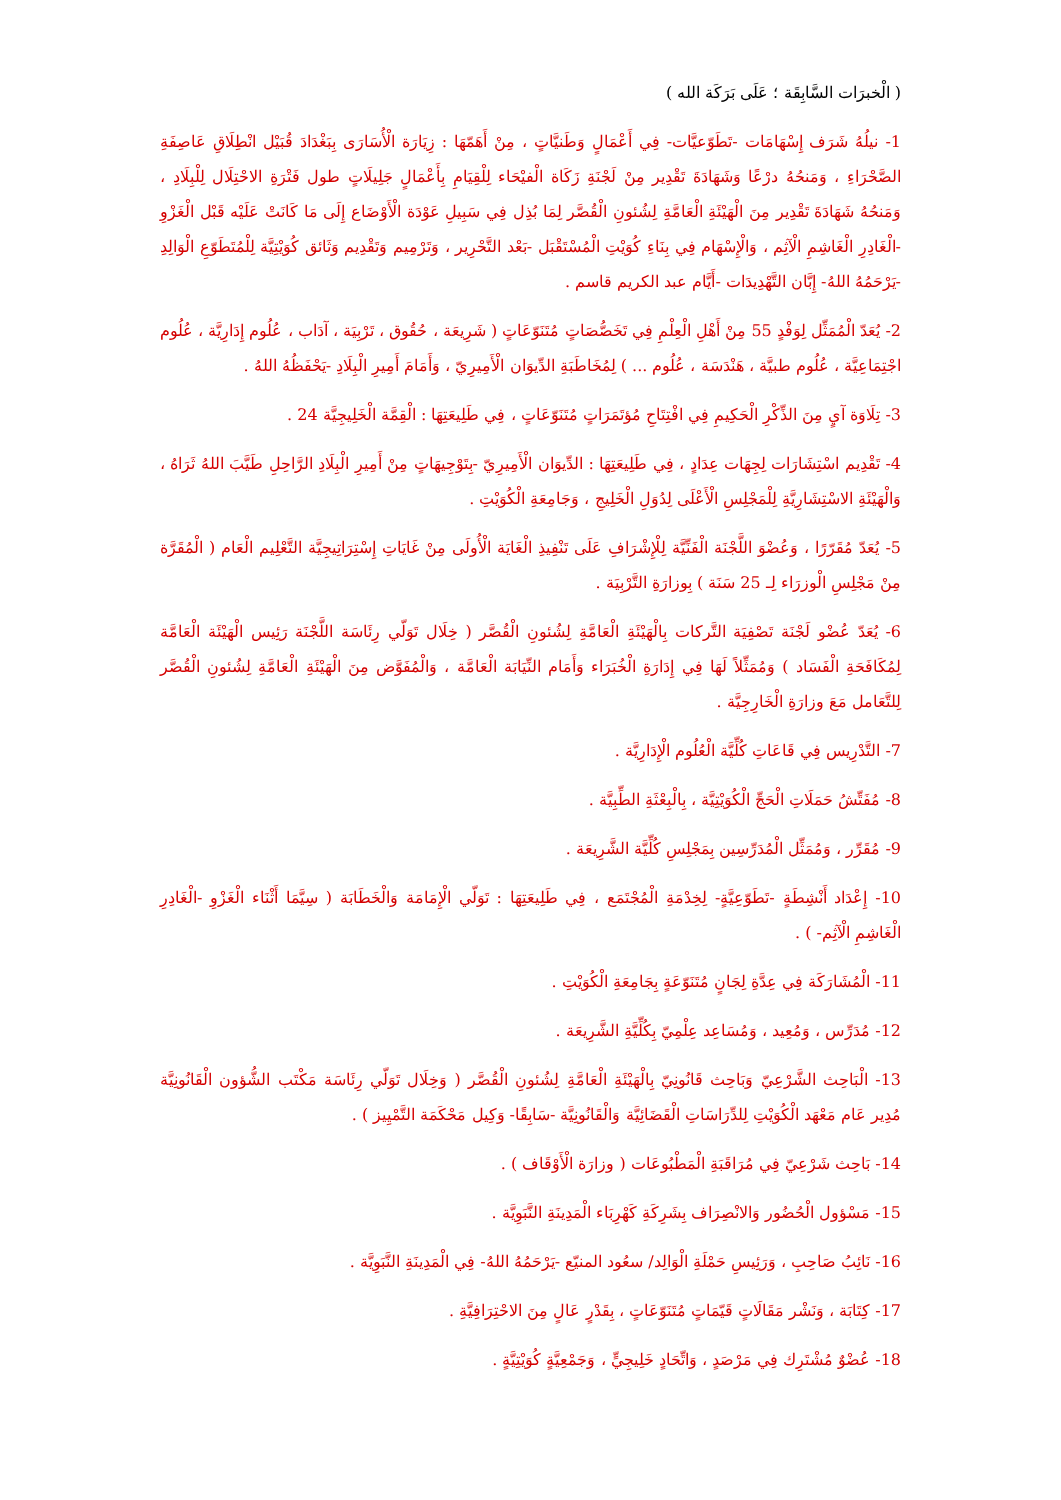( الْخبرَات السَّابِقَة ؛ عَلَى بَرَكَة الله )
1- نيلُهُ شَرَف إِسْهَامَات -تَطَوّعيَّات- فِي أَعْمَالٍ وَطَنيَّاتٍ ، مِنْ أَهَمّهَا : زِيَارَة الْأُسَارَى بِبَغْدَادَ قُبَيْل انْطِلَاقِ عَاصِفَةِ الصَّحْرَاءِ ، وَمَنحُهُ درْعًا وَشَهَادَةَ تَقْدِير مِنْ لَجْنَةِ زَكَاة الْفيْحَاء لِلْقِيَامِ بِأَعْمَالٍ جَلِيلَاتٍ طول فَتْرَةِ الاحْتِلَال لِلْبِلَادِ ، وَمَنحُهُ شَهَادَةَ تَقْدِير مِنَ الْهَيْئَةِ الْعَامَّةِ لِشُئونِ الْقُصَّر لِمَا بُذِل فِي سَبِيلِ عَوْدَة الْأَوْضَاع إِلَى مَا كَانَتْ عَلَيْه قَبْل الْغَزْوِ -الْغَادِرِ الْغَاشِمِ الْآثِم ، وَالْإِسْهَام فِي بِنَاءِ كُوَيْتِ الْمُسْتَقْبَل -بَعْد التَّحْرِير ، وَتَرْمِيم وَتَقْدِيم وَثَائق كُوَيْتِيَّة لِلْمُتَطَوّعِ الْوَالِدِ -يَرْحَمُهُ اللهُ- إِبَّان التَّهْدِيدَات -أَيَّام عبد الكريم قاسم .
2- يُعَدّ الْمُمَثِّل لِوَفْدٍ 55 مِنْ أَهْلِ الْعِلْمِ فِي تَخَصُّصَاتٍ مُتَنَوّعَاتٍ ( شَرِيعَة ، حُقُوق ، تَرْبِيَة ، آدَاب ، عُلُوم إِدَارِيَّة ، عُلُوم اجْتِمَاعِيَّة ، عُلُوم طبيَّة ، هَنْدَسَة ، عُلُوم ... ) لِمُخَاطَبَةِ الدِّيوَان الْأَمِيرِيّ ، وَأَمَامَ أَمِيرِ الْبِلَادِ -يَحْفَظُهُ اللهُ .
3- تِلَاوَة آيٍ مِنَ الذِّكْرِ الْحَكِيمِ فِي افْتِتَاحِ مُؤتَمَرَاتٍ مُتَنَوّعَاتٍ ، فِي طَلِيعَتِهَا : الْقِمَّة الْخَلِيجِيَّة 24 .
4- تَقْدِيم اسْتِشَارَات لِجِهَات عِدَادٍ ، فِي طَلِيعَتِهَا : الدِّيوَان الْأَمِيرِيّ -بِتَوْجِيهَاتٍ مِنْ أَمِيرِ الْبِلَادِ الرَّاحِلِ طَيَّبَ اللهُ ثَرَاهُ ، وَالْهَيْئَةِ الاسْتِشَارِيَّةِ لِلْمَجْلِسِ الْأَعْلَى لِدُوَلِ الْخَلِيجِ ، وَجَامِعَةِ الْكُوَيْتِ .
5- يُعَدّ مُقَرّرًا ، وَعُضْوَ اللَّجْنَة الْفَنِّيَّة لِلْإِشْرَافِ عَلَى تَنْفِيذِ الْغَايَة الْأُولَى مِنْ غَايَاتِ إِسْتِرَاتِيجِيَّة التَّعْلِيم الْعَام ( الْمُقَرَّة مِنْ مَجْلِسِ الْوزرَاء لِـ 25 سَنَة ) بِوزارَةِ التَّرْبِيَة .
6- يُعَدّ عُضْو لَجْنَة تَصْفِيَة التَّركات بِالْهَيْئَةِ الْعَامَّةِ لِشُئونِ الْقُصَّر ( خِلَال تَوَلّي رِئَاسَة اللَّجْنَة رَئِيس الْهَيْئَة الْعَامَّة لِمُكَافَحَةِ الْفَسَاد ) وَمُمَثِّلاً لَهَا فِي إِدَارَةِ الْخُبَرَاء وَأَمَام النِّيَابَة الْعَامَّة ، وَالْمُفَوَّض مِنَ الْهَيْئَةِ الْعَامَّةِ لِشُئونِ الْقُصَّر لِلتَّعَامل مَعَ وزارَةِ الْخَارِجِيَّة .
7- التَّدْرِيس فِي قَاعَاتِ كُلِّيَّة الْعُلُوم الْإِدَارِيَّة .
8- مُفَتِّشُ حَمَلَاتِ الْحَجِّ الْكُوَيْتِيَّة ، بِالْبِعْثَةِ الطِّبِيَّة .
9- مُقَرِّر ، وَمُمَثِّل الْمُدَرِّسِين بِمَجْلِسِ كُلِّيَّة الشَّرِيعَة .
10- إِعْدَاد أَنْشِطَةٍ -تَطَوّعِيَّةٍ- لِخِدْمَةِ الْمُجْتَمَع ، فِي طَلِيعَتِهَا : تَوَلّي الْإِمَامَة وَالْخَطَابَة ( سِيَّمَا أَثْنَاء الْغَزْوِ -الْغَادِرِ الْغَاشِمِ الْآثِم- ) .
11- الْمُشَارَكَة فِي عِدَّةِ لِجَانٍ مُتَنَوّعَةٍ بِجَامِعَةِ الْكُوَيْتِ .
12- مُدَرِّس ، وَمُعِيد ، وَمُسَاعِد عِلْمِيّ بِكُلِّيَّةِ الشَّرِيعَة .
13- الْبَاحِث الشَّرْعِيّ وَبَاحِث قَانُونِيّ بِالْهَيْئَةِ الْعَامَّةِ لِشُئونِ الْقُصَّر ( وَخِلَال تَوَلّي رِئَاسَة مَكْتَب الشُّؤون الْقَانُونِيَّة مُدِير عَام مَعْهَد الْكُوَيْتِ لِلدِّرَاسَاتِ الْقَضَائِيَّة وَالْقَانُونِيَّة -سَابِقًا- وَكِيل مَحْكَمَة التَّمْيِيز ) .
14- بَاحِث شَرْعِيّ فِي مُرَاقَبَةِ الْمَطْبُوعَات ( وزارَة الْأَوْقَاف ) .
15- مَسْؤول الْحُضُور وَالانْصِرَاف بِشَرِكَةِ كَهْرِبَاء الْمَدِينَةِ النَّبَوِيَّة .
16- نَائِبُ صَاحِبِ ، وَرَئِيسِ حَمْلَةِ الْوَالِد/ سعُود المنيّع -يَرْحَمُهُ اللهُ- فِي الْمَدِينَةِ النَّبَوِيَّة .
17- كِتَابَة ، وَنَشْر مَقَالَاتٍ قَيّمَاتٍ مُتَنَوّعَاتٍ ، بِقَدْرٍ عَالٍ مِنَ الاحْتِرَافِيَّةِ .
18- عُضْوٌ مُشْتَرِك فِي مَرْصَدٍ ، وَاتِّحَادٍ خَلِيجِيٍّ ، وَجَمْعِيَّةٍ كُوَيْتِيَّةٍ .